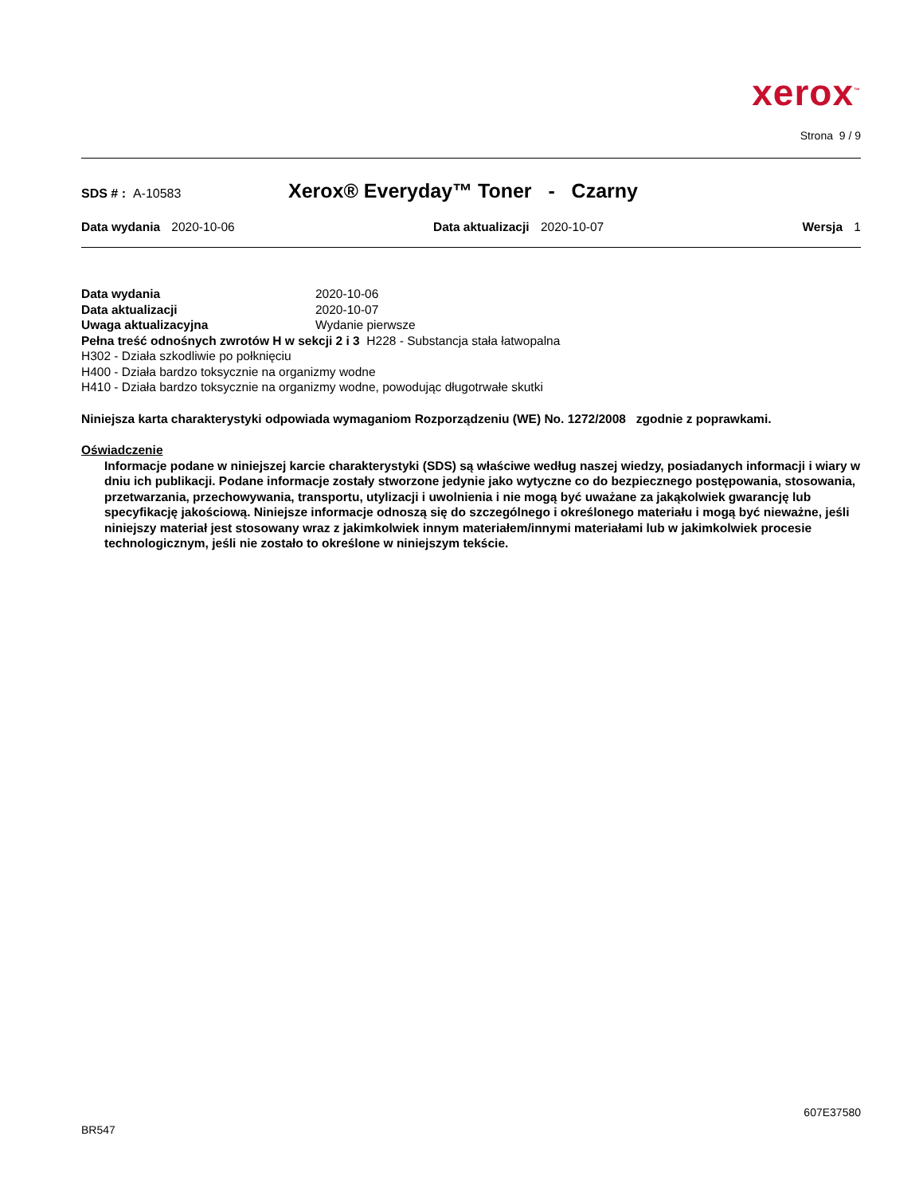xerox<sup>™</sup>
Strona 9 / 9
SDS # : A-10583
Xerox® Everyday™ Toner - Czarny
Data wydania 2020-10-06 Data aktualizacji 2020-10-07 Wersja 1
Data wydania 2020-10-06
Data aktualizacji 2020-10-07
Uwaga aktualizacyjna Wydanie pierwsze
Pełna treść odnośnych zwrotów H w sekcji 2 i 3 H228 - Substancja stała łatwopalna
H302 - Działa szkodliwie po połknięciu
H400 - Działa bardzo toksycznie na organizmy wodne
H410 - Działa bardzo toksycznie na organizmy wodne, powodując długotrwałe skutki
Niniejsza karta charakterystyki odpowiada wymaganiom Rozporządzeniu (WE) No. 1272/2008 zgodnie z poprawkami.
Oświadczenie
Informacje podane w niniejszej karcie charakterystyki (SDS) są właściwe według naszej wiedzy, posiadanych informacji i wiary w dniu ich publikacji. Podane informacje zostały stworzone jedynie jako wytyczne co do bezpiecznego postępowania, stosowania, przetwarzania, przechowywania, transportu, utylizacji i uwolnienia i nie mogą być uważane za jakąkolwiek gwarancję lub specyfikację jakościową. Niniejsze informacje odnoszą się do szczególnego i określonego materiału i mogą być nieważne, jeśli niniejszy materiał jest stosowany wraz z jakimkolwiek innym materiałem/innymi materiałami lub w jakimkolwiek procesie technologicznym, jeśli nie zostało to określone w niniejszym tekście.
607E37580
BR547